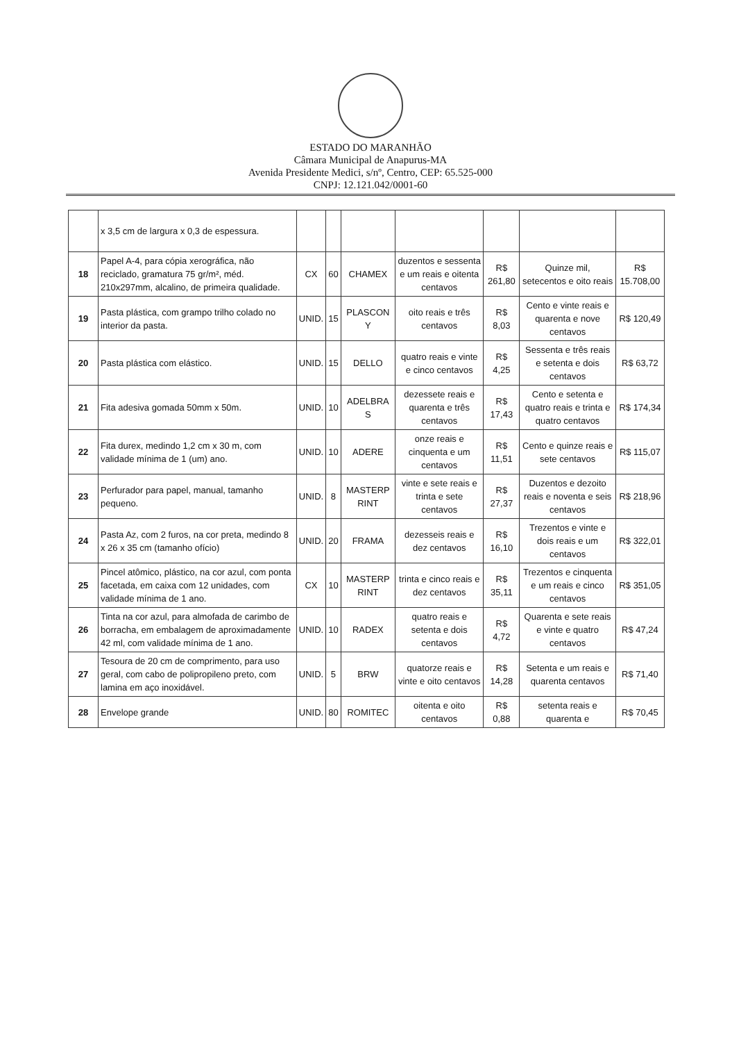ESTADO DO MARANHÃO
Câmara Municipal de Anapurus-MA
Avenida Presidente Medici, s/nº, Centro, CEP: 65.525-000
CNPJ: 12.121.042/0001-60
| | x 3,5 cm de largura x 0,3 de espessura. | | | | | | | |
| 18 | Papel A-4, para cópia xerográfica, não reciclado, gramatura 75 gr/m², méd. 210x297mm, alcalino, de primeira qualidade. | CX | 60 | CHAMEX | duzentos e sessenta e um reais e oitenta centavos | R$ 261,80 | Quinze mil, setecentos e oito reais | R$ 15.708,00 |
| 19 | Pasta plástica, com grampo trilho colado no interior da pasta. | UNID. | 15 | PLASCON Y | oito reais e três centavos | R$ 8,03 | Cento e vinte reais e quarenta e nove centavos | R$ 120,49 |
| 20 | Pasta plástica com elástico. | UNID. | 15 | DELLO | quatro reais e vinte e cinco centavos | R$ 4,25 | Sessenta e três reais e setenta e dois centavos | R$ 63,72 |
| 21 | Fita adesiva gomada 50mm x 50m. | UNID. | 10 | ADELBRA S | dezessete reais e quarenta e três centavos | R$ 17,43 | Cento e setenta e quatro reais e trinta e quatro centavos | R$ 174,34 |
| 22 | Fita durex, medindo 1,2 cm x 30 m, com validade mínima de 1 (um) ano. | UNID. | 10 | ADERE | onze reais e cinquenta e um centavos | R$ 11,51 | Cento e quinze reais e sete centavos | R$ 115,07 |
| 23 | Perfurador para papel, manual, tamanho pequeno. | UNID. | 8 | MASTERP RINT | vinte e sete reais e trinta e sete centavos | R$ 27,37 | Duzentos e dezoito reais e noventa e seis centavos | R$ 218,96 |
| 24 | Pasta Az, com 2 furos, na cor preta, medindo 8 x 26 x 35 cm (tamanho ofício) | UNID. | 20 | FRAMA | dezesseis reais e dez centavos | R$ 16,10 | Trezentos e vinte e dois reais e um centavos | R$ 322,01 |
| 25 | Pincel atômico, plástico, na cor azul, com ponta facetada, em caixa com 12 unidades, com validade mínima de 1 ano. | CX | 10 | MASTERP RINT | trinta e cinco reais e dez centavos | R$ 35,11 | Trezentos e cinquenta e um reais e cinco centavos | R$ 351,05 |
| 26 | Tinta na cor azul, para almofada de carimbo de borracha, em embalagem de aproximadamente 42 ml, com validade mínima de 1 ano. | UNID. | 10 | RADEX | quatro reais e setenta e dois centavos | R$ 4,72 | Quarenta e sete reais e vinte e quatro centavos | R$ 47,24 |
| 27 | Tesoura de 20 cm de comprimento, para uso geral, com cabo de polipropileno preto, com lamina em aço inoxidável. | UNID. | 5 | BRW | quatorze reais e vinte e oito centavos | R$ 14,28 | Setenta e um reais e quarenta centavos | R$ 71,40 |
| 28 | Envelope grande | UNID. | 80 | ROMITEC | oitenta e oito centavos | R$ 0,88 | setenta reais e quarenta e | R$ 70,45 |